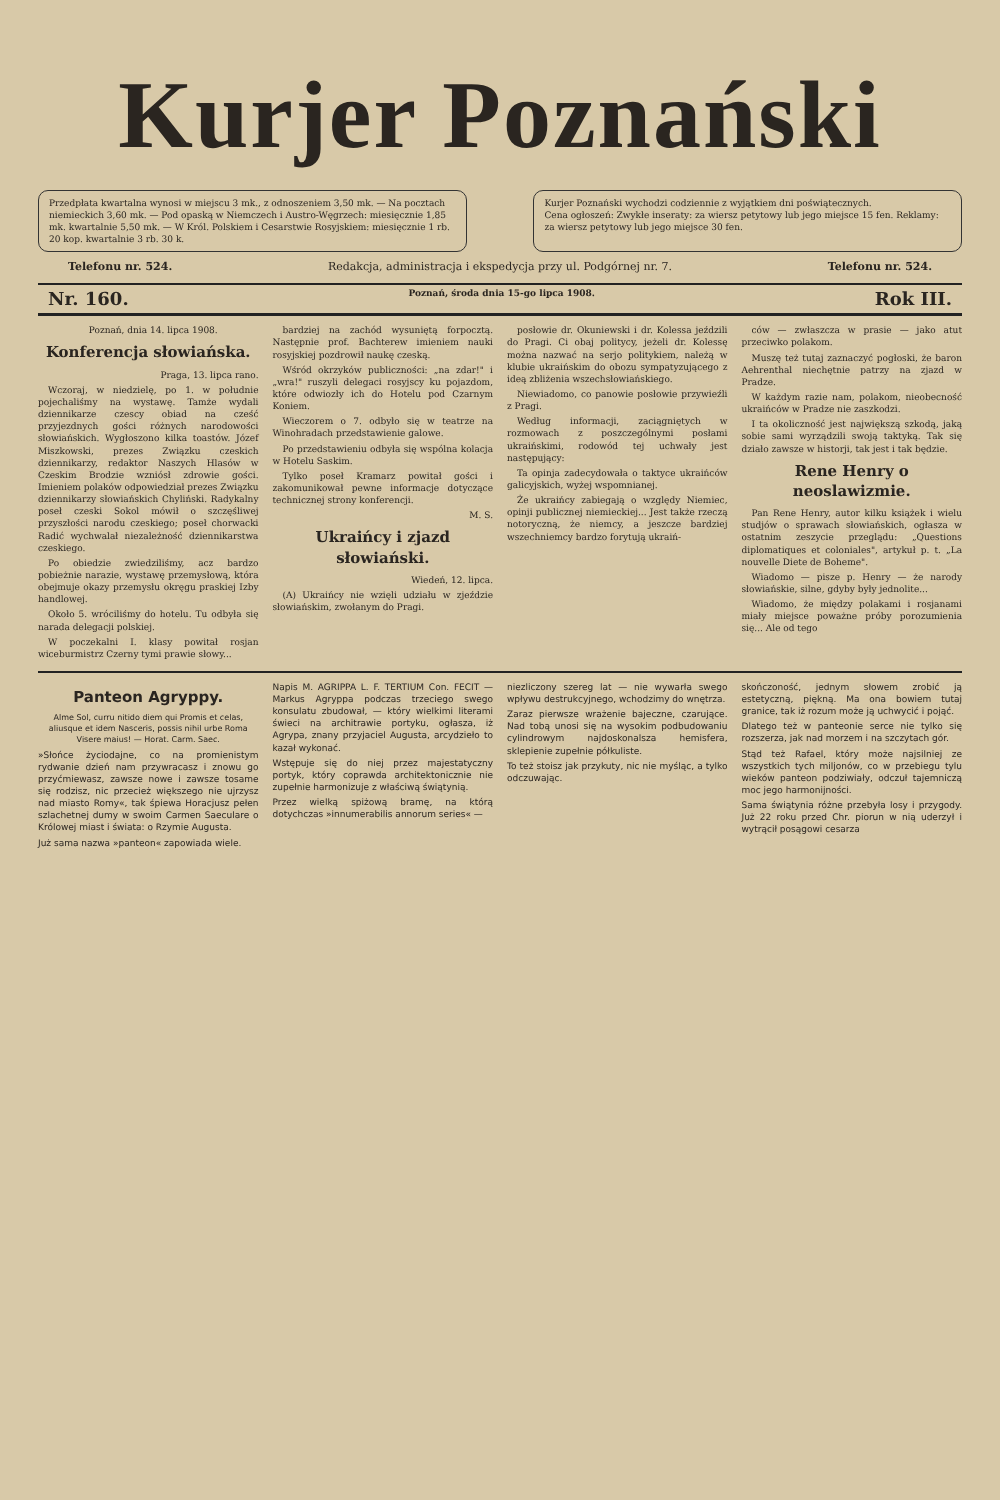Kurjer Poznański
Przedpłata kwartalna wynosi w miejscu 3 mk., z odnoszeniem 3,50 mk. — Na pocztach niemieckich 3,60 mk. — Pod opaską w Niemczech i Austro-Węgrzech: miesięcznie 1,85 mk. kwartalnie 5,50 mk. — W Król. Polskiem i Cesarstwie Rosyjskiem: miesięcznie 1 rb. 20 kop. kwartalnie 3 rb. 30 k.
Kurjer Poznański wychodzi codziennie z wyjątkiem dni poświątecznych.
Cena ogłoszeń: Zwykłe inseraty: za wiersz petytowy lub jego miejsce 15 fen. Reklamy: za wiersz petytowy lub jego miejsce 30 fen.
Telefonu nr. 524. Redakcja, administracja i ekspedycja przy ul. Podgórnej nr. 7. Telefonu nr. 524.
Nr. 160. Poznań, środa dnia 15-go lipca 1908. Rok III.
Poznań, dnia 14. lipca 1908.
Konferencja słowiańska.
Praga, 13. lipca rano.
Wczoraj, w niedzielę, po 1. w południe pojechaliśmy na wystawę. Tamże wydali dziennikarze czescy obiad na cześć przyjezdnych gości różnych narodowości słowiańskich. Wygłoszono kilka toastów. Józef Miszkowski, prezes Związku czeskich dziennikarzy, redaktor Naszych Hlasów w Czeskim Brodzie wzniósł zdrowie gości. Imieniem polaków odpowiedział prezes Związku dziennikarzy słowiańskich Chyliński. Radykalny poseł czeski Sokol mówił o szczęśliwej przyszłości narodu czeskiego; poseł chorwacki Radić wychwalał niezależność dziennikarstwa czeskiego.
Po obiedzie zwiedziliśmy, acz bardzo pobieżnie narazie, wystawę przemysłową, która obejmuje okazy przemysłu okręgu praskiej Izby handlowej.
Około 5. wróciliśmy do hotelu. Tu odbyła się narada delegacji polskiej.
W poczekalni I. klasy powitał rosjan wiceburmistrz Czerny tymi prawie słowy...
bardziej na zachód wysuniętą forpocztą. Następnie prof. Bachterew imieniem nauki rosyjskiej pozdrowił naukę czeską.
Wśród okrzyków publiczności: „na zdar!" i „wra!" ruszyli delegaci rosyjscy ku pojazdom, które odwiozły ich do Hotelu pod Czarnym Koniem.
Wieczorem o 7. odbyło się w teatrze na Winohradach przedstawienie galowe.
Po przedstawieniu odbyła się wspólna kolacja w Hotelu Saskim.
Tylko poseł Kramarz powitał gości i zakomunikował pewne informacje dotyczące technicznej strony konferencji.
M. S.
Ukraińcy i zjazd słowiański.
Wiedeń, 12. lipca.
(A) Ukraińcy nie wzięli udziału w zjeździe słowiańskim, zwołanym do Pragi.
posłowie dr. Okuniewski i dr. Kolessa jeździli do Pragi. Ci obaj politycy, jeżeli dr. Kolessę można nazwać na serjo politykiem, należą w klubie ukraińskim do obozu sympatyzującego z ideą zbliżenia wszechsłowiańskiego.
Niewiadomo, co panowie posłowie przywieźli z Pragi.
Według informacji, zaciągniętych w rozmowach z poszczególnymi posłami ukraińskimi, rodowód tej uchwały jest następujący:
Ta opinja zadecydowała o taktyce ukraińców galicyjskich, wyżej wspomnianej.
Że ukraińcy zabiegają o względy Niemiec, opinji publicznej niemieckiej... Jest także rzeczą notoryczną, że niemcy, a jeszcze bardziej wszechniemcy bardzo forytują ukraiń-
ców — zwłaszcza w prasie — jako atut przeciwko polakom.
Muszę też tutaj zaznaczyć pogłoski, że baron Aehrenthal niechętnie patrzy na zjazd w Pradze.
W każdym razie nam, polakom, nieobecność ukraińców w Pradze nie zaszkodzi.
I ta okoliczność jest największą szkodą, jaką sobie sami wyrządzili swoją taktyką. Tak się działo zawsze w historji, tak jest i tak będzie.
Rene Henry o neoslawizmie.
Pan Rene Henry, autor kilku książek i wielu studjów o sprawach słowiańskich, ogłasza w ostatnim zeszycie przeglądu: „Questions diplomatiques et coloniales", artykuł p. t. „La nouvelle Diete de Boheme".
Wiadomo — pisze p. Henry — że narody słowiańskie, silne, gdyby były jednolite...
Wiadomo, że między polakami i rosjanami miały miejsce poważne próby porozumienia się... Ale od tego
Panteon Agryppy.
Alme Sol, curru nitido diem qui Promis et celas, aliusque et idem Nasceris, possis nihil urbe Roma Visere maius! — Horat. Carm. Saec.
»Słońce życiodajne, co na promienistym rydwanie dzień nam przywracasz i znowu go przyćmiewasz, zawsze nowe i zawsze tosame się rodzisz, nic przecież większego nie ujrzysz nad miasto Romy«, tak śpiewa Horacjusz pełen szlachetnej dumy w swoim Carmen Saeculare o Królowej miast i świata: o Rzymie Augusta.
Już sama nazwa »panteon« zapowiada wiele.
Napis M. AGRIPPA L. F. TERTIUM Con. FECIT — Markus Agryppa podczas trzeciego swego konsulatu zbudował, — który wielkimi literami świeci na architrawie portyku, ogłasza, iż Agrypa, znany przyjaciel Augusta, arcydzieło to kazał wykonać.
Wstępuje się do niej przez majestatyczny portyk, który coprawda architektonicznie nie zupełnie harmonizuje z właściwą świątynią.
Przez wielką spiżową bramę, na którą dotychczas »innumerabilis annorum series« —
niezliczony szereg lat — nie wywarła swego wpływu destrukcyjnego, wchodzimy do wnętrza.
Zaraz pierwsze wrażenie bajeczne, czarujące. Nad tobą unosi się na wysokim podbudowaniu cylindrowym najdoskonalsza hemisfera, sklepienie zupełnie półkuliste.
To też stoisz jak przykuty, nic nie myśląc, a tylko odczuwając.
skończoność, jednym słowem zrobić ją estetyczną, piękną. Ma ona bowiem tutaj granice, tak iż rozum może ją uchwycić i pojąć.
Dlatego też w panteonie serce nie tylko się rozszerza, jak nad morzem i na szczytach gór.
Stąd też Rafael, który może najsilniej ze wszystkich tych miljonów, co w przebiegu tylu wieków panteon podziwiały, odczuł tajemniczą moc jego harmonijności.
Sama świątynia różne przebyła losy i przygody. Już 22 roku przed Chr. piorun w nią uderzył i wytrącił posągowi cesarza